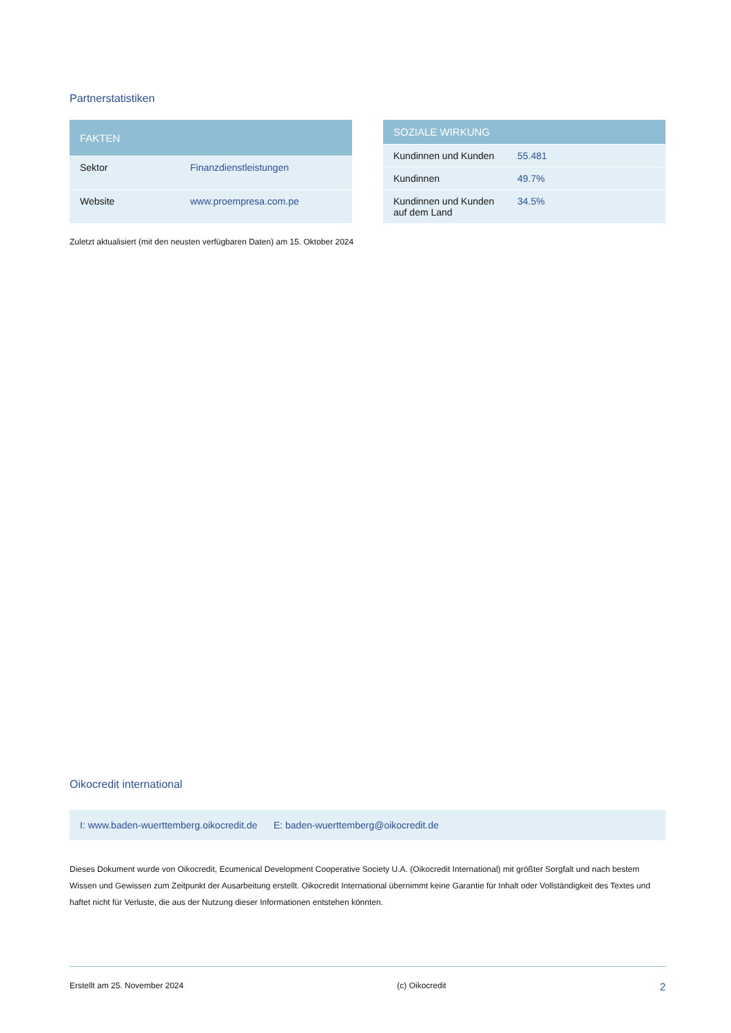Partnerstatistiken
| FAKTEN | |
| --- | --- |
| Sektor | Finanzdienstleistungen |
| Website | www.proempresa.com.pe |
| SOZIALE WIRKUNG | |
| --- | --- |
| Kundinnen und Kunden | 55.481 |
| Kundinnen | 49.7% |
| Kundinnen und Kunden auf dem Land | 34.5% |
Zuletzt aktualisiert (mit den neusten verfügbaren Daten) am 15. Oktober 2024
Oikocredit international
I: www.baden-wuerttemberg.oikocredit.de E: baden-wuerttemberg@oikocredit.de
Dieses Dokument wurde von Oikocredit, Ecumenical Development Cooperative Society U.A. (Oikocredit International) mit größter Sorgfalt und nach bestem Wissen und Gewissen zum Zeitpunkt der Ausarbeitung erstellt. Oikocredit International übernimmt keine Garantie für Inhalt oder Vollständigkeit des Textes und haftet nicht für Verluste, die aus der Nutzung dieser Informationen entstehen könnten.
Erstellt am 25. November 2024 (c) Oikocredit 2